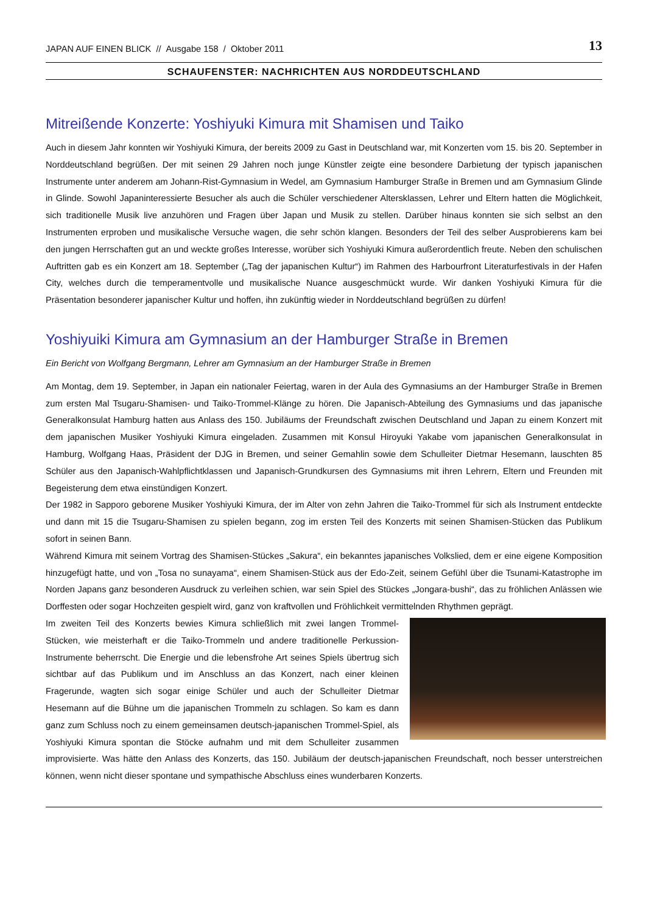JAPAN AUF EINEN BLICK // Ausgabe 158 / Oktober 2011 13
SCHAUFENSTER: NACHRICHTEN AUS NORDDEUTSCHLAND
Mitreißende Konzerte: Yoshiyuki Kimura mit Shamisen und Taiko
Auch in diesem Jahr konnten wir Yoshiyuki Kimura, der bereits 2009 zu Gast in Deutschland war, mit Konzerten vom 15. bis 20. September in Norddeutschland begrüßen. Der mit seinen 29 Jahren noch junge Künstler zeigte eine besondere Darbietung der typisch japanischen Instrumente unter anderem am Johann-Rist-Gymnasium in Wedel, am Gymnasium Hamburger Straße in Bremen und am Gymnasium Glinde in Glinde. Sowohl Japaninteressierte Besucher als auch die Schüler verschiedener Altersklassen, Lehrer und Eltern hatten die Möglichkeit, sich traditionelle Musik live anzuhören und Fragen über Japan und Musik zu stellen. Darüber hinaus konnten sie sich selbst an den Instrumenten erproben und musikalische Versuche wagen, die sehr schön klangen. Besonders der Teil des selber Ausprobierens kam bei den jungen Herrschaften gut an und weckte großes Interesse, worüber sich Yoshiyuki Kimura außerordentlich freute. Neben den schulischen Auftritten gab es ein Konzert am 18. September („Tag der japanischen Kultur“) im Rahmen des Harbourfront Literaturfestivals in der Hafen City, welches durch die temperamentvolle und musikalische Nuance ausgeschmückt wurde. Wir danken Yoshiyuki Kimura für die Präsentation besonderer japanischer Kultur und hoffen, ihn zukünftig wieder in Norddeutschland begrüßen zu dürfen!
Yoshiyuiki Kimura am Gymnasium an der Hamburger Straße in Bremen
Ein Bericht von Wolfgang Bergmann, Lehrer am Gymnasium an der Hamburger Straße in Bremen
Am Montag, dem 19. September, in Japan ein nationaler Feiertag, waren in der Aula des Gymnasiums an der Hamburger Straße in Bremen zum ersten Mal Tsugaru-Shamisen- und Taiko-Trommel-Klänge zu hören. Die Japanisch-Abteilung des Gymnasiums und das japanische Generalkonsulat Hamburg hatten aus Anlass des 150. Jubiläums der Freundschaft zwischen Deutschland und Japan zu einem Konzert mit dem japanischen Musiker Yoshiyuki Kimura eingeladen. Zusammen mit Konsul Hiroyuki Yakabe vom japanischen Generalkonsulat in Hamburg, Wolfgang Haas, Präsident der DJG in Bremen, und seiner Gemahlin sowie dem Schulleiter Dietmar Hesemann, lauschten 85 Schüler aus den Japanisch-Wahlpflichtklassen und Japanisch-Grundkursen des Gymnasiums mit ihren Lehrern, Eltern und Freunden mit Begeisterung dem etwa einstündigen Konzert.
Der 1982 in Sapporo geborene Musiker Yoshiyuki Kimura, der im Alter von zehn Jahren die Taiko-Trommel für sich als Instrument entdeckte und dann mit 15 die Tsugaru-Shamisen zu spielen begann, zog im ersten Teil des Konzerts mit seinen Shamisen-Stücken das Publikum sofort in seinen Bann.
Während Kimura mit seinem Vortrag des Shamisen-Stückes „Sakura“, ein bekanntes japanisches Volkslied, dem er eine eigene Komposition hinzugefügt hatte, und von „Tosa no sunayama“, einem Shamisen-Stück aus der Edo-Zeit, seinem Gefühl über die Tsunami-Katastrophe im Norden Japans ganz besonderen Ausdruck zu verleihen schien, war sein Spiel des Stückes „Jongara-bushi“, das zu fröhlichen Anlässen wie Dorffesten oder sogar Hochzeiten gespielt wird, ganz von kraftvollen und Fröhlichkeit vermittelnden Rhythmen geprägt.
Im zweiten Teil des Konzerts bewies Kimura schließlich mit zwei langen Trommel-Stücken, wie meisterhaft er die Taiko-Trommeln und andere traditionelle Perkussion-Instrumente beherrscht. Die Energie und die lebensfrohe Art seines Spiels übertrug sich sichtbar auf das Publikum und im Anschluss an das Konzert, nach einer kleinen Fragerunde, wagten sich sogar einige Schüler und auch der Schulleiter Dietmar Hesemann auf die Bühne um die japanischen Trommeln zu schlagen. So kam es dann ganz zum Schluss noch zu einem gemeinsamen deutsch-japanischen Trommel-Spiel, als Yoshiyuki Kimura spontan die Stöcke aufnahm und mit dem Schulleiter zusammen improvisierte. Was hätte den Anlass des Konzerts, das 150. Jubiläum der deutsch-japanischen Freundschaft, noch besser unterstreichen können, wenn nicht dieser spontane und sympathische Abschluss eines wunderbaren Konzerts.